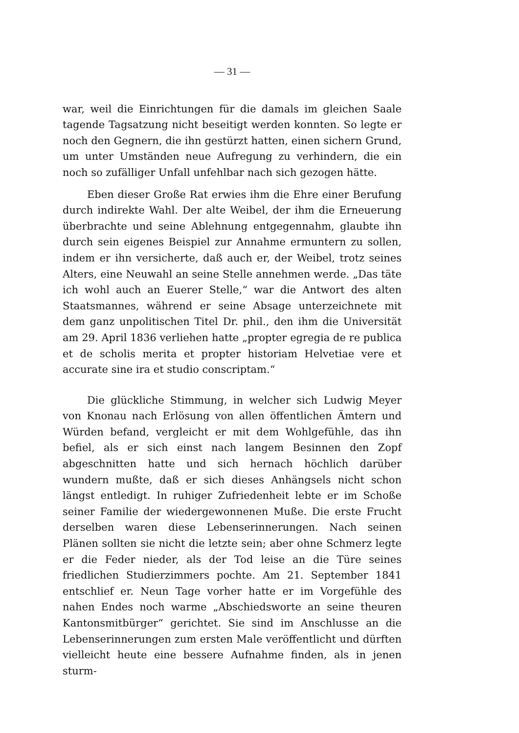— 31 —
war, weil die Einrichtungen für die damals im gleichen Saale tagende Tagsatzung nicht beseitigt werden konnten. So legte er noch den Gegnern, die ihn gestürzt hatten, einen sichern Grund, um unter Umständen neue Aufregung zu verhindern, die ein noch so zufälliger Unfall unfehlbar nach sich gezogen hätte.
Eben dieser Große Rat erwies ihm die Ehre einer Berufung durch indirekte Wahl. Der alte Weibel, der ihm die Erneuerung überbrachte und seine Ablehnung entgegennahm, glaubte ihn durch sein eigenes Beispiel zur Annahme ermuntern zu sollen, indem er ihn versicherte, daß auch er, der Weibel, trotz seines Alters, eine Neuwahl an seine Stelle annehmen werde. „Das täte ich wohl auch an Euerer Stelle,“ war die Antwort des alten Staatsmannes, während er seine Absage unterzeichnete mit dem ganz unpolitischen Titel Dr. phil., den ihm die Universität am 29. April 1836 verliehen hatte „propter egregia de re publica et de scholis merita et propter historiam Helvetiae vere et accurate sine ira et studio conscriptam.“
Die glückliche Stimmung, in welcher sich Ludwig Meyer von Knonau nach Erlösung von allen öffentlichen Ämtern und Würden befand, vergleicht er mit dem Wohlgefühle, das ihn befiel, als er sich einst nach langem Besinnen den Zopf abgeschnitten hatte und sich hernach höchlich darüber wundern mußte, daß er sich dieses Anhängsels nicht schon längst entledigt. In ruhiger Zufriedenheit lebte er im Schoße seiner Familie der wiedergewonnenen Muße. Die erste Frucht derselben waren diese Lebenserinnerungen. Nach seinen Plänen sollten sie nicht die letzte sein; aber ohne Schmerz legte er die Feder nieder, als der Tod leise an die Türe seines friedlichen Studierzimmers pochte. Am 21. September 1841 entschlief er. Neun Tage vorher hatte er im Vorgefühle des nahen Endes noch warme „Abschiedsworte an seine theuren Kantonsmitbürger“ gerichtet. Sie sind im Anschlusse an die Lebenserinnerungen zum ersten Male veröffentlicht und dürften vielleicht heute eine bessere Aufnahme finden, als in jenen sturm-